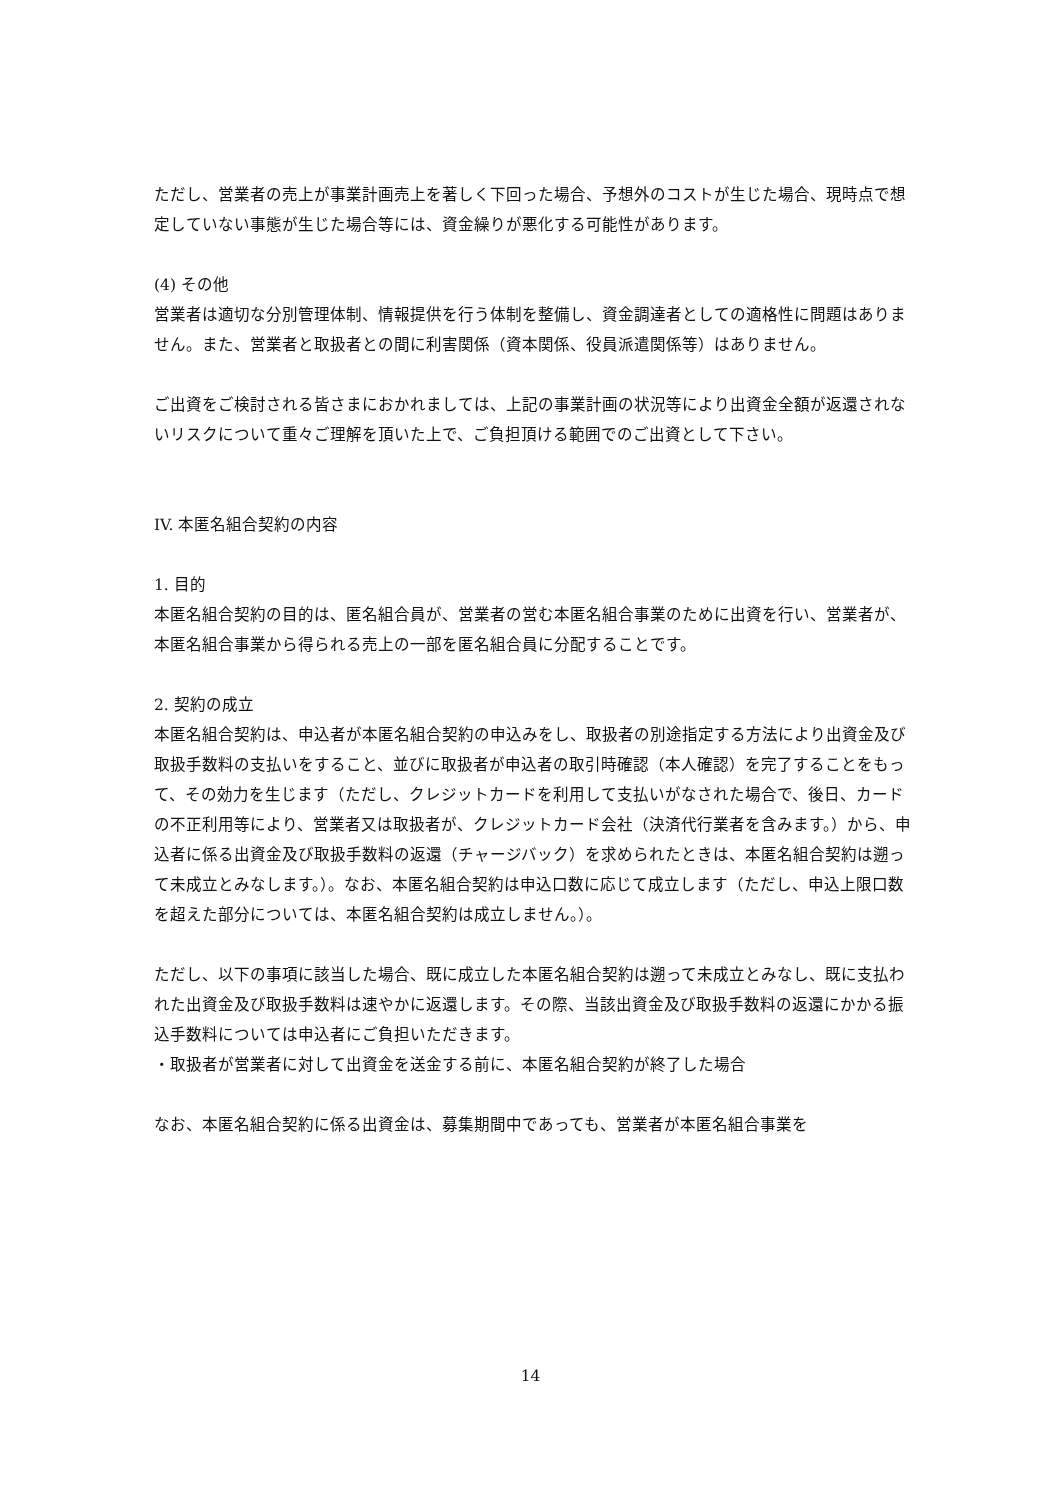ただし、営業者の売上が事業計画売上を著しく下回った場合、予想外のコストが生じた場合、現時点で想定していない事態が生じた場合等には、資金繰りが悪化する可能性があります。
(4) その他
営業者は適切な分別管理体制、情報提供を行う体制を整備し、資金調達者としての適格性に問題はありません。また、営業者と取扱者との間に利害関係（資本関係、役員派遣関係等）はありません。
ご出資をご検討される皆さまにおかれましては、上記の事業計画の状況等により出資金全額が返還されないリスクについて重々ご理解を頂いた上で、ご負担頂ける範囲でのご出資として下さい。
IV. 本匿名組合契約の内容
1. 目的
本匿名組合契約の目的は、匿名組合員が、営業者の営む本匿名組合事業のために出資を行い、営業者が、本匿名組合事業から得られる売上の一部を匿名組合員に分配することです。
2. 契約の成立
本匿名組合契約は、申込者が本匿名組合契約の申込みをし、取扱者の別途指定する方法により出資金及び取扱手数料の支払いをすること、並びに取扱者が申込者の取引時確認（本人確認）を完了することをもって、その効力を生じます（ただし、クレジットカードを利用して支払いがなされた場合で、後日、カードの不正利用等により、営業者又は取扱者が、クレジットカード会社（決済代行業者を含みます。）から、申込者に係る出資金及び取扱手数料の返還（チャージバック）を求められたときは、本匿名組合契約は遡って未成立とみなします。）。なお、本匿名組合契約は申込口数に応じて成立します（ただし、申込上限口数を超えた部分については、本匿名組合契約は成立しません。）。
ただし、以下の事項に該当した場合、既に成立した本匿名組合契約は遡って未成立とみなし、既に支払われた出資金及び取扱手数料は速やかに返還します。その際、当該出資金及び取扱手数料の返還にかかる振込手数料については申込者にご負担いただきます。
・取扱者が営業者に対して出資金を送金する前に、本匿名組合契約が終了した場合
なお、本匿名組合契約に係る出資金は、募集期間中であっても、営業者が本匿名組合事業を
14